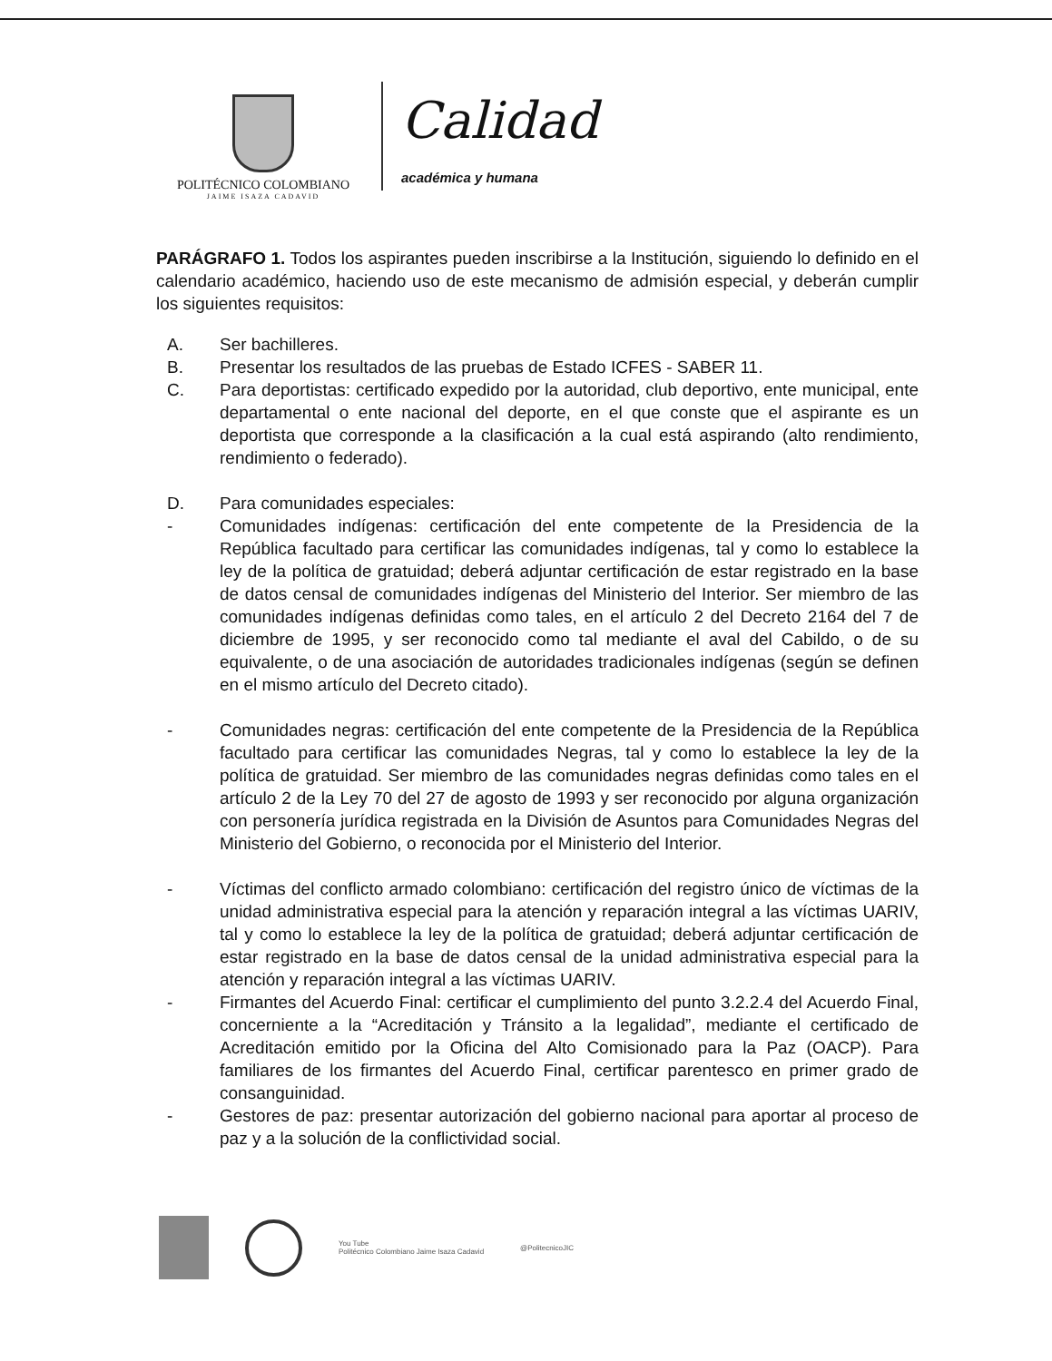POLITÉCNICO COLOMBIANO
JAIME ISAZA CADAVID
Calidad
académica y humana
PARÁGRAFO 1. Todos los aspirantes pueden inscribirse a la Institución, siguiendo lo definido en el calendario académico, haciendo uso de este mecanismo de admisión especial, y deberán cumplir los siguientes requisitos:
A. Ser bachilleres.
B. Presentar los resultados de las pruebas de Estado ICFES - SABER 11.
C. Para deportistas: certificado expedido por la autoridad, club deportivo, ente municipal, ente departamental o ente nacional del deporte, en el que conste que el aspirante es un deportista que corresponde a la clasificación a la cual está aspirando (alto rendimiento, rendimiento o federado).
D. Para comunidades especiales:
- Comunidades indígenas: certificación del ente competente de la Presidencia de la República facultado para certificar las comunidades indígenas, tal y como lo establece la ley de la política de gratuidad; deberá adjuntar certificación de estar registrado en la base de datos censal de comunidades indígenas del Ministerio del Interior. Ser miembro de las comunidades indígenas definidas como tales, en el artículo 2 del Decreto 2164 del 7 de diciembre de 1995, y ser reconocido como tal mediante el aval del Cabildo, o de su equivalente, o de una asociación de autoridades tradicionales indígenas (según se definen en el mismo artículo del Decreto citado).
- Comunidades negras: certificación del ente competente de la Presidencia de la República facultado para certificar las comunidades Negras, tal y como lo establece la ley de la política de gratuidad. Ser miembro de las comunidades negras definidas como tales en el artículo 2 de la Ley 70 del 27 de agosto de 1993 y ser reconocido por alguna organización con personería jurídica registrada en la División de Asuntos para Comunidades Negras del Ministerio del Gobierno, o reconocida por el Ministerio del Interior.
- Víctimas del conflicto armado colombiano: certificación del registro único de víctimas de la unidad administrativa especial para la atención y reparación integral a las víctimas UARIV, tal y como lo establece la ley de la política de gratuidad; deberá adjuntar certificación de estar registrado en la base de datos censal de la unidad administrativa especial para la atención y reparación integral a las víctimas UARIV.
- Firmantes del Acuerdo Final: certificar el cumplimiento del punto 3.2.2.4 del Acuerdo Final, concerniente a la “Acreditación y Tránsito a la legalidad”, mediante el certificado de Acreditación emitido por la Oficina del Alto Comisionado para la Paz (OACP). Para familiares de los firmantes del Acuerdo Final, certificar parentesco en primer grado de consanguinidad.
- Gestores de paz: presentar autorización del gobierno nacional para aportar al proceso de paz y a la solución de la conflictividad social.
You Tube
Politécnico Colombiano Jaime Isaza Cadavid
@PolitecnicoJIC